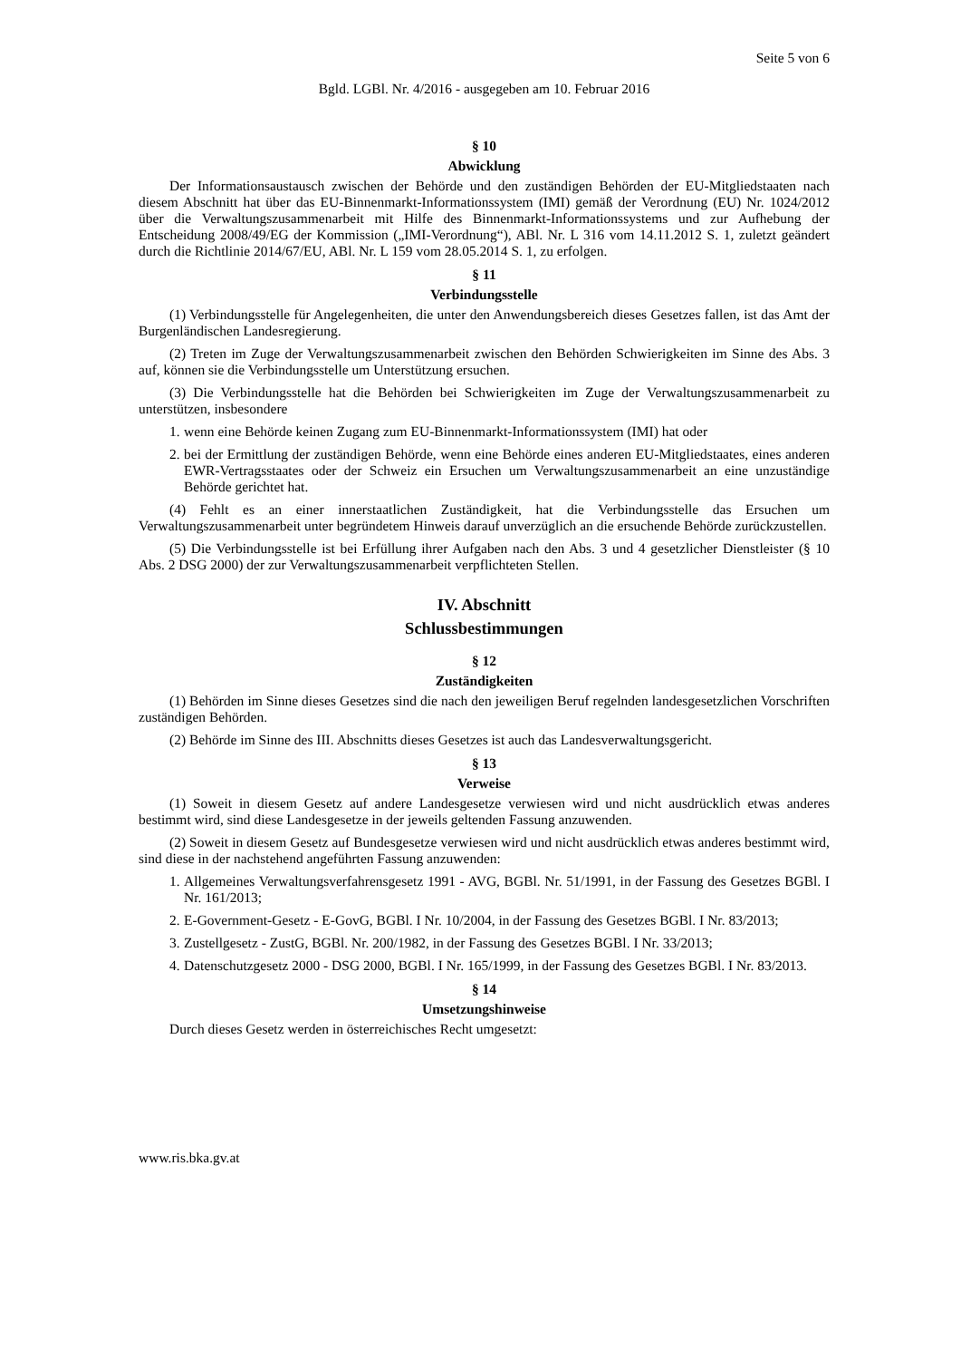Seite 5 von 6
Bgld. LGBl. Nr. 4/2016 - ausgegeben am 10. Februar 2016
§ 10
Abwicklung
Der Informationsaustausch zwischen der Behörde und den zuständigen Behörden der EU-Mitgliedstaaten nach diesem Abschnitt hat über das EU-Binnenmarkt-Informationssystem (IMI) gemäß der Verordnung (EU) Nr. 1024/2012 über die Verwaltungszusammenarbeit mit Hilfe des Binnenmarkt-Informationssystems und zur Aufhebung der Entscheidung 2008/49/EG der Kommission („IMI-Verordnung“), ABl. Nr. L 316 vom 14.11.2012 S. 1, zuletzt geändert durch die Richtlinie 2014/67/EU, ABl. Nr. L 159 vom 28.05.2014 S. 1, zu erfolgen.
§ 11
Verbindungsstelle
(1) Verbindungsstelle für Angelegenheiten, die unter den Anwendungsbereich dieses Gesetzes fallen, ist das Amt der Burgenländischen Landesregierung.
(2) Treten im Zuge der Verwaltungszusammenarbeit zwischen den Behörden Schwierigkeiten im Sinne des Abs. 3 auf, können sie die Verbindungsstelle um Unterstützung ersuchen.
(3) Die Verbindungsstelle hat die Behörden bei Schwierigkeiten im Zuge der Verwaltungszusammenarbeit zu unterstützen, insbesondere
1.
wenn eine Behörde keinen Zugang zum EU-Binnenmarkt-Informationssystem (IMI) hat oder
2.
bei der Ermittlung der zuständigen Behörde, wenn eine Behörde eines anderen EU-Mitgliedstaates, eines anderen EWR-Vertragsstaates oder der Schweiz ein Ersuchen um Verwaltungszusammenarbeit an eine unzuständige Behörde gerichtet hat.
(4) Fehlt es an einer innerstaatlichen Zuständigkeit, hat die Verbindungsstelle das Ersuchen um Verwaltungszusammenarbeit unter begründetem Hinweis darauf unverzüglich an die ersuchende Behörde zurückzustellen.
(5) Die Verbindungsstelle ist bei Erfüllung ihrer Aufgaben nach den Abs. 3 und 4 gesetzlicher Dienstleister (§ 10 Abs. 2 DSG 2000) der zur Verwaltungszusammenarbeit verpflichteten Stellen.
IV. Abschnitt
Schlussbestimmungen
§ 12
Zuständigkeiten
(1) Behörden im Sinne dieses Gesetzes sind die nach den jeweiligen Beruf regelnden landesgesetzlichen Vorschriften zuständigen Behörden.
(2) Behörde im Sinne des III. Abschnitts dieses Gesetzes ist auch das Landesverwaltungsgericht.
§ 13
Verweise
(1) Soweit in diesem Gesetz auf andere Landesgesetze verwiesen wird und nicht ausdrücklich etwas anderes bestimmt wird, sind diese Landesgesetze in der jeweils geltenden Fassung anzuwenden.
(2) Soweit in diesem Gesetz auf Bundesgesetze verwiesen wird und nicht ausdrücklich etwas anderes bestimmt wird, sind diese in der nachstehend angeführten Fassung anzuwenden:
1.
Allgemeines Verwaltungsverfahrensgesetz 1991 - AVG, BGBl. Nr. 51/1991, in der Fassung des Gesetzes BGBl. I Nr. 161/2013;
2.
E-Government-Gesetz - E-GovG, BGBl. I Nr. 10/2004, in der Fassung des Gesetzes BGBl. I Nr. 83/2013;
3.
Zustellgesetz - ZustG, BGBl. Nr. 200/1982, in der Fassung des Gesetzes BGBl. I Nr. 33/2013;
4.
Datenschutzgesetz 2000 - DSG 2000, BGBl. I Nr. 165/1999, in der Fassung des Gesetzes BGBl. I Nr. 83/2013.
§ 14
Umsetzungshinweise
Durch dieses Gesetz werden in österreichisches Recht umgesetzt:
www.ris.bka.gv.at